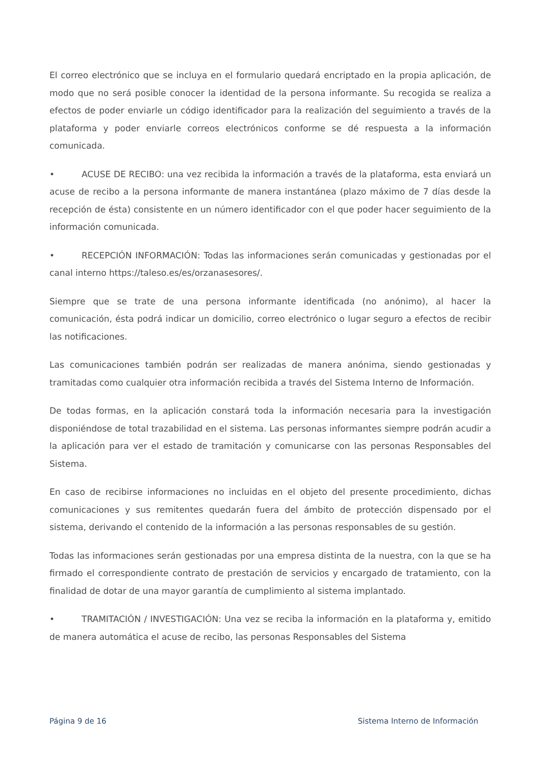El correo electrónico que se incluya en el formulario quedará encriptado en la propia aplicación, de modo que no será posible conocer la identidad de la persona informante. Su recogida se realiza a efectos de poder enviarle un código identificador para la realización del seguimiento a través de la plataforma y poder enviarle correos electrónicos conforme se dé respuesta a la información comunicada.
• ACUSE DE RECIBO: una vez recibida la información a través de la plataforma, esta enviará un acuse de recibo a la persona informante de manera instantánea (plazo máximo de 7 días desde la recepción de ésta) consistente en un número identificador con el que poder hacer seguimiento de la información comunicada.
• RECEPCIÓN INFORMACIÓN: Todas las informaciones serán comunicadas y gestionadas por el canal interno https://taleso.es/es/orzanasesores/.
Siempre que se trate de una persona informante identificada (no anónimo), al hacer la comunicación, ésta podrá indicar un domicilio, correo electrónico o lugar seguro a efectos de recibir las notificaciones.
Las comunicaciones también podrán ser realizadas de manera anónima, siendo gestionadas y tramitadas como cualquier otra información recibida a través del Sistema Interno de Información.
De todas formas, en la aplicación constará toda la información necesaria para la investigación disponiéndose de total trazabilidad en el sistema. Las personas informantes siempre podrán acudir a la aplicación para ver el estado de tramitación y comunicarse con las personas Responsables del Sistema.
En caso de recibirse informaciones no incluidas en el objeto del presente procedimiento, dichas comunicaciones y sus remitentes quedarán fuera del ámbito de protección dispensado por el sistema, derivando el contenido de la información a las personas responsables de su gestión.
Todas las informaciones serán gestionadas por una empresa distinta de la nuestra, con la que se ha firmado el correspondiente contrato de prestación de servicios y encargado de tratamiento, con la finalidad de dotar de una mayor garantía de cumplimiento al sistema implantado.
• TRAMITACIÓN / INVESTIGACIÓN: Una vez se reciba la información en la plataforma y, emitido de manera automática el acuse de recibo, las personas Responsables del Sistema
Página 9 de 16 Sistema Interno de Información